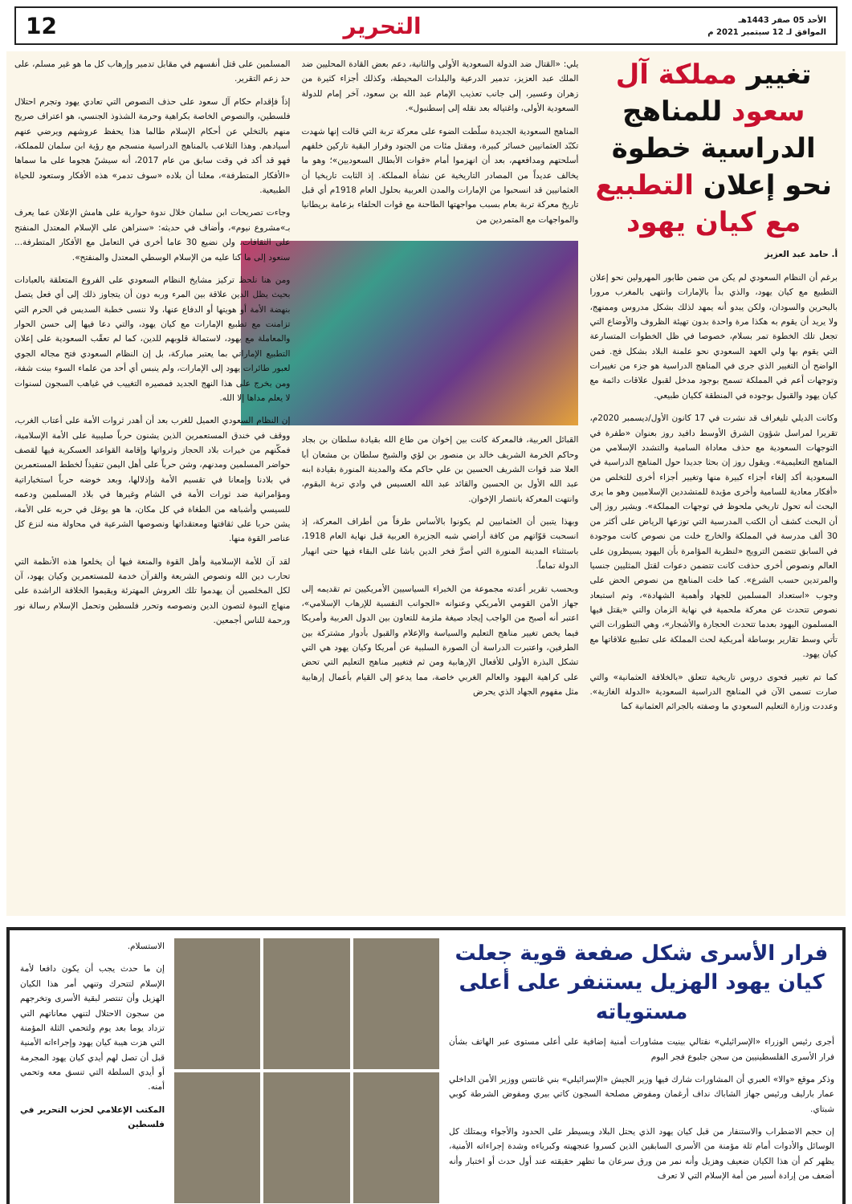الأحد 05 صفر 1443هـ
الموافق لـ 12 سبتمبر 2021 م
التحرير 12
تغيير مملكة آل سعود للمناهج الدراسية خطوة نحو إعلان التطبيع مع كيان يهود
أ. حامد عبد العزيز
برغم أن النظام السعودي لم يكن من ضمن طابور المهرولين نحو إعلان التطبيع مع كيان يهود، والذي بدأ بالإمارات وانتهى بالمغرب مرورا بالبحرين والسودان، ولكن يبدو أنه يمهد لذلك بشكل مدروس وممنهج، ولا يريد أن يقوم به هكذا مرة واحدة بدون تهيئة الظروف والأوضاع التي تجعل تلك الخطوة تمر بسلام، خصوصا في ظل الخطوات المتسارعة التي يقوم بها ولي العهد السعودي نحو علمنة البلاد بشكل فج. فمن الواضح أن التغيير الذي جرى في المناهج الدراسية هو جزء من تغييرات وتوجهات أعم في المملكة تسمح بوجود مدخل لقبول علاقات دائمة مع كيان يهود والقبول بوجوده في المنطقة ككيان طبيعي.
وكانت الديلي تليغراف قد نشرت في 17 كانون الأول/ديسمبر 2020م، تقريرا لمراسل شؤون الشرق الأوسط دافيد روز بعنوان «طفرة في التوجهات السعودية مع حذف معاداة السامية والتشدد الإسلامي من المناهج التعليمية». ويقول روز إن بحثا جديدا حول المناهج الدراسية في السعودية أكد إلغاء أجزاء كبيرة منها وتغيير أجزاء أخرى للتخلص من «أفكار معادية للسامية وأخرى مؤيدة للمتشددين الإسلاميين وهو ما يرى البحث أنه تحول تاريخي ملحوظ في توجهات المملكة». ويشير روز إلى أن البحث كشف أن الكتب المدرسية التي توزعها الرياض على أكثر من 30 ألف مدرسة في المملكة والخارج خلت من نصوص كانت موجودة في السابق تتضمن الترويج «لنظرية المؤامرة بأن اليهود يسيطرون على العالم ونصوص أخرى حذفت كانت تتضمن دعوات لقتل المثليين جنسيا والمرتدين حسب الشرع». كما خلت المناهج من نصوص الحض على وجوب «استعداد المسلمين للجهاد وأهمية الشهادة»، وتم استبعاد نصوص تتحدث عن معركة ملحمية في نهاية الزمان والتي «يقتل فيها المسلمون اليهود بعدما تتحدث الحجارة والأشجار»، وهي التطورات التي تأتي وسط تقارير بوساطة أمريكية لحث المملكة على تطبيع علاقاتها مع كيان يهود.
كما تم تغيير فحوى دروس تاريخية تتعلق «بالخلافة العثمانية» والتي صارت تسمى الآن في المناهج الدراسية السعودية «الدولة الغازية». وعددت وزارة التعليم السعودي ما وصفته بالجرائم العثمانية كما
يلي: «القتال ضد الدولة السعودية الأولى والثانية، دعم بعض القادة المحليين ضد الملك عبد العزيز، تدمير الدرعية والبلدات المحيطة، وكذلك أجزاء كثيرة من زهران وعسير، إلى جانب تعذيب الإمام عبد الله بن سعود، آخر إمام للدولة السعودية الأولى، واغتياله بعد نقله إلى إسطنبول».
المناهج السعودية الجديدة سلّطت الضوء على معركة تربة التي قالت إنها شهدت تكبّد العثمانيين خسائر كبيرة، ومقتل مئات من الجنود وفرار البقية تاركين خلفهم أسلحتهم ومدافعهم، بعد أن انهزموا أمام «قوات الأبطال السعوديين»؛ وهو ما يخالف عديداً من المصادر التاريخية عن نشأة المملكة. إذ الثابت تاريخيا أن العثمانيين قد انسحبوا من الإمارات والمدن العربية بحلول العام 1918م أي قبل تاريخ معركة تربة بعام بسبب مواجهتها الطاحنة مع قوات الحلفاء بزعامة بريطانيا والمواجهات مع المتمردين من
القبائل العربية، فالمعركة كانت بين إخوان من طاع الله بقيادة سلطان بن بجاد وحاكم الخرمة الشريف خالد بن منصور بن لؤي والشيخ سلطان بن مشعان أبا العلا ضد قوات الشريف الحسين بن علي حاكم مكة والمدينة المنورة بقيادة ابنه عبد الله الأول بن الحسين والقائد عبد الله العسيس في وادي تربة البقوم، وانتهت المعركة بانتصار الإخوان.
وبهذا يتبين أن العثمانيين لم يكونوا بالأساس طرفاً من أطراف المعركة، إذ انسحبت قوّاتهم من كافة أراضي شبه الجزيرة العربية قبل نهاية العام 1918، باستثناء المدينة المنورة التي أصرَّ فخر الدين باشا على البقاء فيها حتى انهيار الدولة تماماً.
وبحسب تقرير أعدته مجموعة من الخبراء السياسيين الأمريكيين تم تقديمه إلى جهاز الأمن القومي الأمريكي وعنوانه «الجوانب النفسية للإرهاب الإسلامي»، اعتبر أنه أصبح من الواجب إيجاد صيغة ملزمة للتعاون بين الدول العربية وأمريكا فيما يخص تغيير مناهج التعليم والسياسة والإعلام والقبول بأدوار مشتركة بين الطرفين، واعتبرت الدراسة أن الصورة السلبية عن أمريكا وكيان يهود هي التي تشكل البذرة الأولى للأفعال الإرهابية ومن ثم فتغيير مناهج التعليم التي تحض على كراهية اليهود والعالم الغربي خاصة، مما يدعو إلى القيام بأعمال إرهابية مثل مفهوم الجهاد الذي يحرض
المسلمين على قتل أنفسهم في مقابل تدمير وإرهاب كل ما هو غير مسلم، على حد زعم التقرير.
إذاً فإقدام حكام آل سعود على حذف النصوص التي تعادي يهود وتجرم احتلال فلسطين، والنصوص الخاصة بكراهية وحرمة الشذوذ الجنسي، هو اعتراف صريح منهم بالتخلي عن أحكام الإسلام طالما هذا يحفظ عروشهم ويرضي عنهم أسيادهم. وهذا التلاعب بالمناهج الدراسية منسجم مع رؤية ابن سلمان للمملكة، فهو قد أكد في وقت سابق من عام 2017، أنه سيشنّ هجوما على ما سماها «الأفكار المتطرفة»، معلنا أن بلاده «سوف تدمر» هذه الأفكار وستعود للحياة الطبيعية.
وجاءت تصريحات ابن سلمان خلال ندوة حوارية على هامش الإعلان عما يعرف بـ»مشروع نيوم»، وأضاف في حديثه: «سنراهن على الإسلام المعتدل المنفتح على الثقافات، ولن نضيع 30 عاما أخرى في التعامل مع الأفكار المتطرفة... سنعود إلى ما كنا عليه من الإسلام الوسطي المعتدل والمنفتح».
ومن هنا نلحظ تركيز مشايخ النظام السعودي على الفروع المتعلقة بالعبادات بحيث يظل الدين علاقة بين المرء وربه دون أن يتجاوز ذلك إلى أي فعل يتصل بنهضة الأمة أو هويتها أو الدفاع عنها، ولا ننسى خطبة السديس في الحرم التي تزامنت مع تطبيع الإمارات مع كيان يهود، والتي دعا فيها إلى حسن الحوار والمعاملة مع يهود، لاستمالة قلوبهم للدين، كما لم تعقّب السعودية على إعلان التطبيع الإماراتي بما يعتبر مباركة، بل إن النظام السعودي فتح مجاله الجوي لعبور طائرات يهود إلى الإمارات، ولم ينبس أي أحد من علماء السوء ببنت شفة، ومن يخرج على هذا النهج الجديد فمصيره التغييب في غياهب السجون لسنوات لا يعلم مداها إلا الله.
إن النظام السعودي العميل للغرب بعد أن أهدر ثروات الأمة على أعتاب الغرب، ووقف في خندق المستعمرين الذين يشنون حرباً صليبية على الأمة الإسلامية، فمكّنهم من خيرات بلاد الحجاز وثرواتها وإقامة القواعد العسكرية فيها لقصف حواضر المسلمين ومدنهم، وشن حرباً على أهل اليمن تنفيذاً لخطط المستعمرين في بلادنا وإمعانا في تقسيم الأمة وإذلالها، وبعد خوضه حرباً استخباراتية ومؤامراتية ضد ثورات الأمة في الشام وغيرها في بلاد المسلمين ودعمه للسيسي وأشباهه من الطغاة في كل مكان، ها هو يوغل في حربه على الأمة، يشن حربا على ثقافتها ومعتقداتها ونصوصها الشرعية في محاولة منه لنزع كل عناصر القوة منها.
لقد آن للأمة الإسلامية وأهل القوة والمنعة فيها أن يخلعوا هذه الأنظمة التي تحارب دين الله ونصوص الشريعة والقرآن خدمة للمستعمرين وكيان يهود، آن لكل المخلصين أن يهدموا تلك العروش المهترئة ويقيموا الخلافة الراشدة على منهاج النبوة لتصون الدين ونصوصه وتحرر فلسطين وتحمل الإسلام رسالة نور ورحمة للناس أجمعين.
فرار الأسرى شكل صفعة قوية جعلت كيان يهود الهزيل يستنفر على أعلى مستوياته
أجرى رئيس الوزراء «الإسرائيلي» نفتالي بينيت مشاورات أمنية إضافية على أعلى مستوى عبر الهاتف بشأن فرار الأسرى الفلسطينيين من سجن جلبوع فجر اليوم
وذكر موقع «والا» العبري أن المشاورات شارك فيها وزير الجيش «الإسرائيلي» بني غانتس ووزير الأمن الداخلي عمار بارليف ورئيس جهاز الشاباك نداف أرغمان ومفوض مصلحة السجون كاتي بيري ومفوض الشرطة كوبي شبتاي.
إن حجم الاضطراب والاستنفار من قبل كيان يهود الذي يحتل البلاد ويسيطر على الحدود والأجواء ويمتلك كل الوسائل والأدوات أمام ثلة مؤمنة من الأسرى السابقين الذين كسروا عنجهيته وكبرياءه وشدة إجراءاته الأمنية، يظهر كم أن هذا الكيان ضعيف وهزيل وأنه نمر من ورق سرعان ما تظهر حقيقته عند أول حدث أو اختبار وأنه أضعف من إرادة أسير من أمة الإسلام التي لا تعرف
الاستسلام.
إن ما حدث يجب أن يكون دافعا لأمة الإسلام لتتحرك وتنهي أمر هذا الكيان الهزيل وأن تنتصر لبقية الأسرى وتخرجهم من سجون الاحتلال لتنهي معاناتهم التي تزداد يوما بعد يوم ولتحمي الثلة المؤمنة التي هزت هيبة كيان يهود وإجراءاته الأمنية قبل أن تصل لهم أيدي كيان يهود المجرمة أو أيدي السلطة التي تنسق معه وتحمي أمنه.
المكتب الإعلامي لحزب التحرير في فلسطين